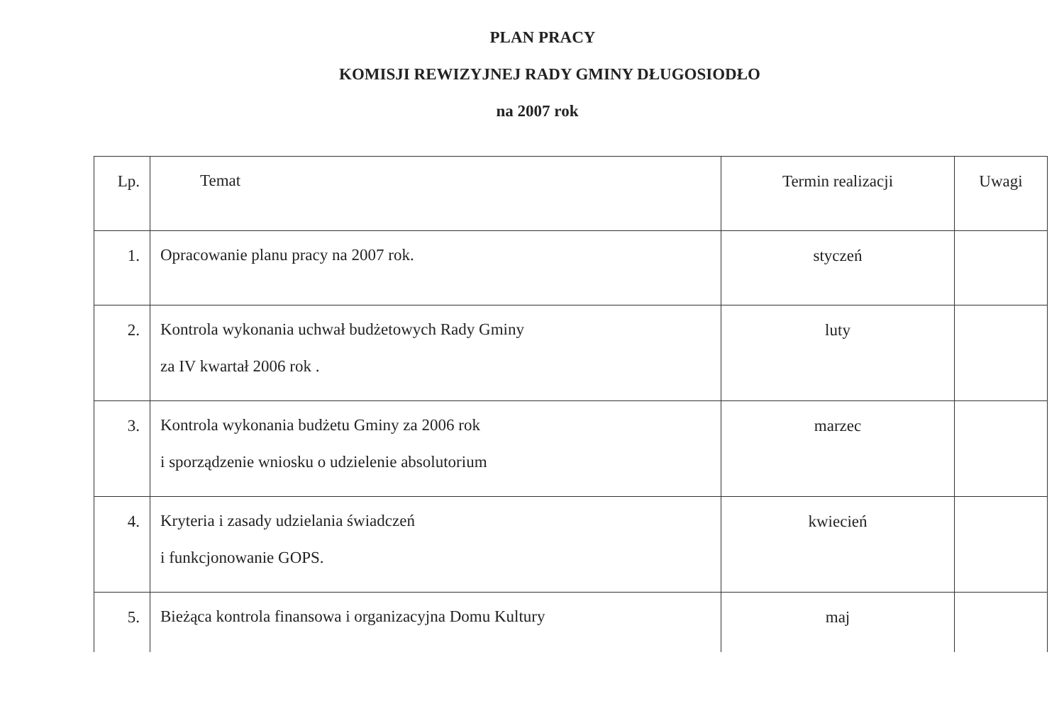PLAN PRACY
KOMISJI REWIZYJNEJ RADY GMINY DŁUGOSIODŁO
na 2007 rok
| Lp. | Temat | Termin realizacji | Uwagi |
| 1. | Opracowanie planu pracy na 2007 rok. | styczeń | |
| 2. | Kontrola wykonania uchwał budżetowych Rady Gminy za IV kwartał 2006 rok . | luty | |
| 3. | Kontrola wykonania budżetu Gminy za 2006 rok i sporządzenie wniosku o udzielenie absolutorium | marzec | |
| 4. | Kryteria i zasady udzielania świadczeń i funkcjonowanie GOPS. | kwiecień | |
| 5. | Bieżąca kontrola finansowa i organizacyjna Domu Kultury | maj | |